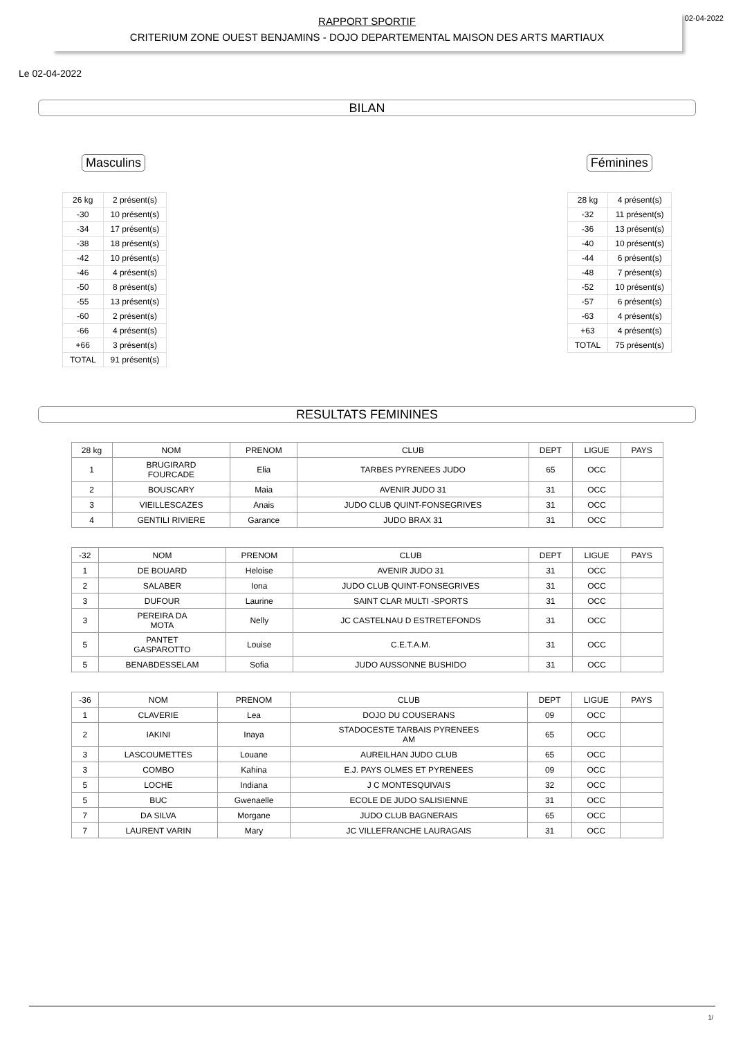RAPPORT SPORTIF
CRITERIUM ZONE OUEST BENJAMINS - DOJO DEPARTEMENTAL MAISON DES ARTS MARTIAUX
02-04-2022
Le 02-04-2022
BILAN
Masculins
| 26 kg | 2 présent(s) |
| -30 | 10 présent(s) |
| -34 | 17 présent(s) |
| -38 | 18 présent(s) |
| -42 | 10 présent(s) |
| -46 | 4 présent(s) |
| -50 | 8 présent(s) |
| -55 | 13 présent(s) |
| -60 | 2 présent(s) |
| -66 | 4 présent(s) |
| +66 | 3 présent(s) |
| TOTAL | 91 présent(s) |
Féminines
| 28 kg | 4 présent(s) |
| -32 | 11 présent(s) |
| -36 | 13 présent(s) |
| -40 | 10 présent(s) |
| -44 | 6 présent(s) |
| -48 | 7 présent(s) |
| -52 | 10 présent(s) |
| -57 | 6 présent(s) |
| -63 | 4 présent(s) |
| +63 | 4 présent(s) |
| TOTAL | 75 présent(s) |
RESULTATS FEMININES
| 28 kg | NOM | PRENOM | CLUB | DEPT | LIGUE | PAYS |
| --- | --- | --- | --- | --- | --- | --- |
| 1 | BRUGIRARD FOURCADE | Elia | TARBES PYRENEES JUDO | 65 | OCC | |
| 2 | BOUSCARY | Maia | AVENIR JUDO 31 | 31 | OCC | |
| 3 | VIEILLESCAZES | Anais | JUDO CLUB QUINT-FONSEGRIVES | 31 | OCC | |
| 4 | GENTILI RIVIERE | Garance | JUDO BRAX 31 | 31 | OCC | |
| -32 | NOM | PRENOM | CLUB | DEPT | LIGUE | PAYS |
| --- | --- | --- | --- | --- | --- | --- |
| 1 | DE BOUARD | Heloise | AVENIR JUDO 31 | 31 | OCC | |
| 2 | SALABER | Iona | JUDO CLUB QUINT-FONSEGRIVES | 31 | OCC | |
| 3 | DUFOUR | Laurine | SAINT CLAR MULTI -SPORTS | 31 | OCC | |
| 3 | PEREIRA DA MOTA | Nelly | JC CASTELNAU D ESTRETEFONDS | 31 | OCC | |
| 5 | PANTET GASPAROTTO | Louise | C.E.T.A.M. | 31 | OCC | |
| 5 | BENABDESSELAM | Sofia | JUDO AUSSONNE BUSHIDO | 31 | OCC | |
| -36 | NOM | PRENOM | CLUB | DEPT | LIGUE | PAYS |
| --- | --- | --- | --- | --- | --- | --- |
| 1 | CLAVERIE | Lea | DOJO DU COUSERANS | 09 | OCC | |
| 2 | IAKINI | Inaya | STADOCESTE TARBAIS PYRENEES AM | 65 | OCC | |
| 3 | LASCOUMETTES | Louane | AUREILHAN JUDO CLUB | 65 | OCC | |
| 3 | COMBO | Kahina | E.J. PAYS OLMES ET PYRENEES | 09 | OCC | |
| 5 | LOCHE | Indiana | J C MONTESQUIVAIS | 32 | OCC | |
| 5 | BUC | Gwenaelle | ECOLE DE JUDO SALISIENNE | 31 | OCC | |
| 7 | DA SILVA | Morgane | JUDO CLUB BAGNERAIS | 65 | OCC | |
| 7 | LAURENT VARIN | Mary | JC VILLEFRANCHE LAURAGAIS | 31 | OCC | |
1/